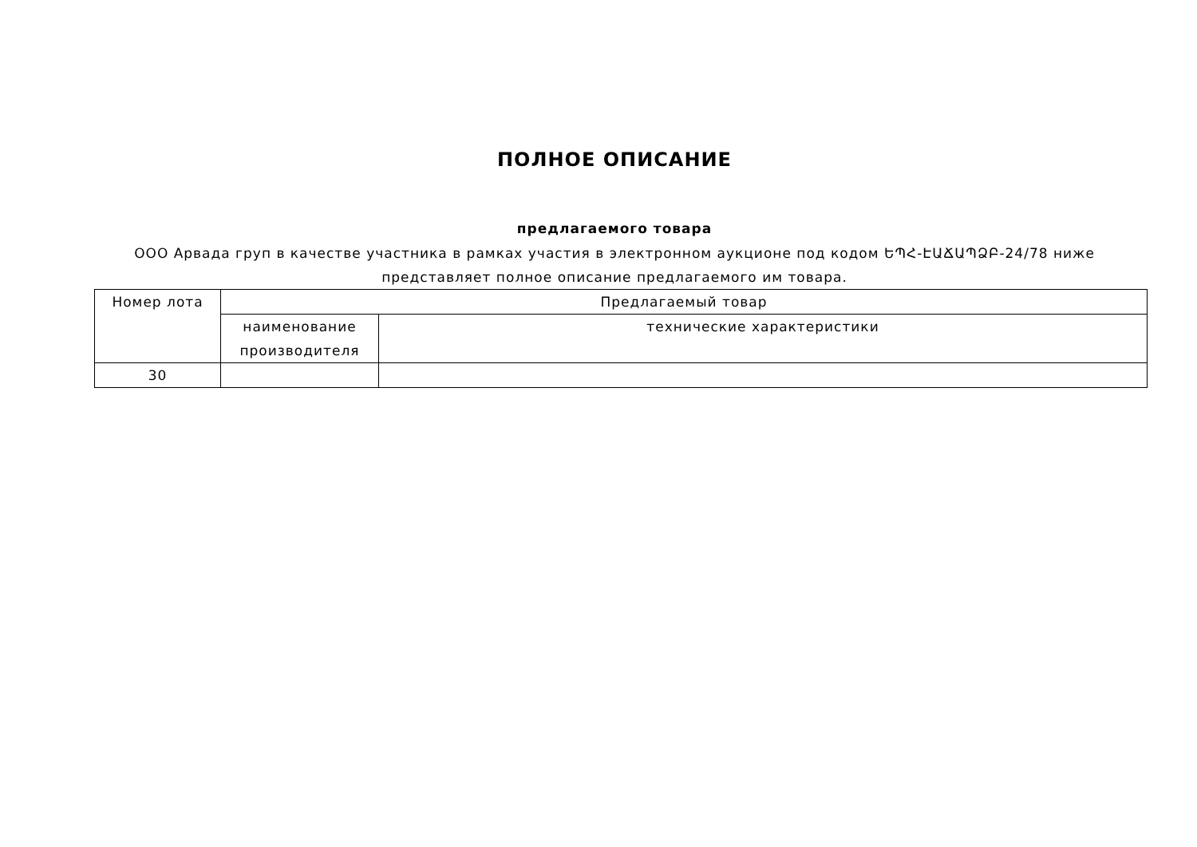ПОЛНОЕ ОПИСАНИЕ
предлагаемого товара
ООО Арвада груп в качестве участника в рамках участия в электронном аукционе под кодом ԵՊՀ-ԷԱՃԱՊՁԲ-24/78 ниже
представляет полное описание предлагаемого им товара.
| Номер лота | Предлагаемый товар | |
| | наименование производителя | технические характеристики |
| 30 | | |